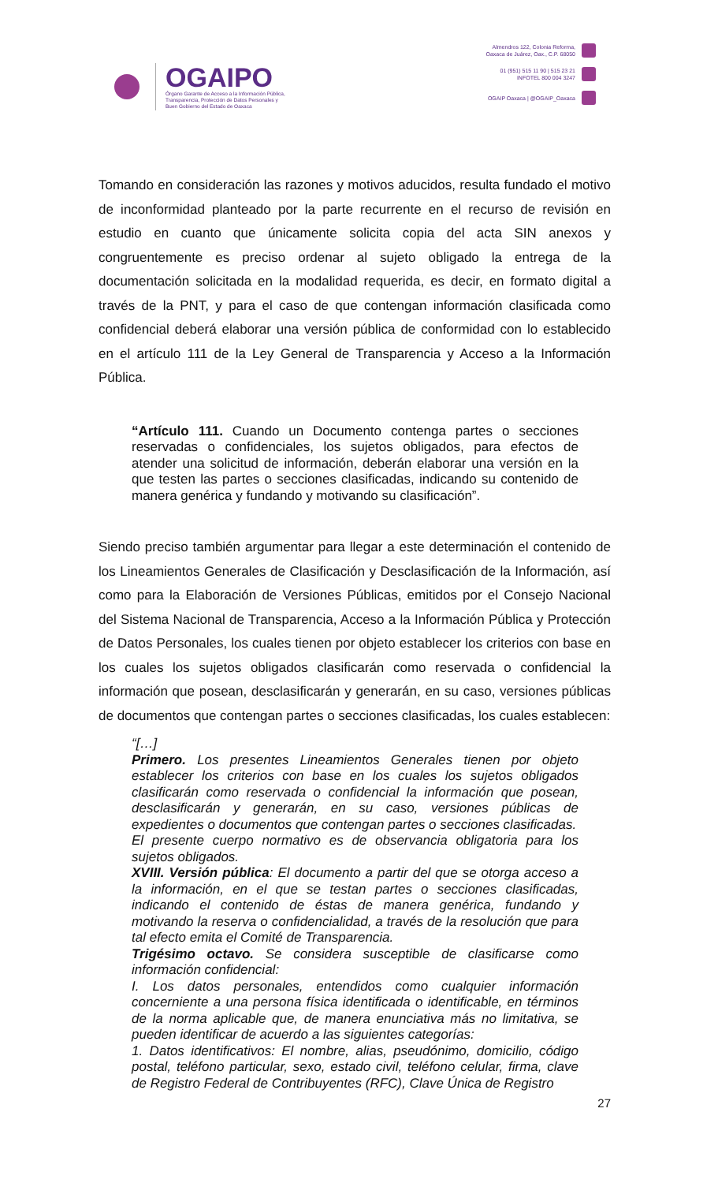OGAIPO
Órgano Garante de Acceso a la Información Pública,
Transparencia, Protección de Datos Personales y
Buen Gobierno del Estado de Oaxaca
Almendros 122, Colonia Reforma,
Oaxaca de Juárez, Oax., C.P. 68050
01 (951) 515 11 90 | 515 23 21
INFOTEL 800 004 3247
OGAIP Oaxaca | @OGAIP_Oaxaca
Tomando en consideración las razones y motivos aducidos, resulta fundado el motivo de inconformidad planteado por la parte recurrente en el recurso de revisión en estudio en cuanto que únicamente solicita copia del acta SIN anexos y congruentemente es preciso ordenar al sujeto obligado la entrega de la documentación solicitada en la modalidad requerida, es decir, en formato digital a través de la PNT, y para el caso de que contengan información clasificada como confidencial deberá elaborar una versión pública de conformidad con lo establecido en el artículo 111 de la Ley General de Transparencia y Acceso a la Información Pública.
“Artículo 111. Cuando un Documento contenga partes o secciones reservadas o confidenciales, los sujetos obligados, para efectos de atender una solicitud de información, deberán elaborar una versión en la que testen las partes o secciones clasificadas, indicando su contenido de manera genérica y fundando y motivando su clasificación”.
Siendo preciso también argumentar para llegar a este determinación el contenido de los Lineamientos Generales de Clasificación y Desclasificación de la Información, así como para la Elaboración de Versiones Públicas, emitidos por el Consejo Nacional del Sistema Nacional de Transparencia, Acceso a la Información Pública y Protección de Datos Personales, los cuales tienen por objeto establecer los criterios con base en los cuales los sujetos obligados clasificarán como reservada o confidencial la información que posean, desclasificarán y generarán, en su caso, versiones públicas de documentos que contengan partes o secciones clasificadas, los cuales establecen:
“[…]
Primero. Los presentes Lineamientos Generales tienen por objeto establecer los criterios con base en los cuales los sujetos obligados clasificarán como reservada o confidencial la información que posean, desclasificarán y generarán, en su caso, versiones públicas de expedientes o documentos que contengan partes o secciones clasificadas.
El presente cuerpo normativo es de observancia obligatoria para los sujetos obligados.
XVIII. Versión pública: El documento a partir del que se otorga acceso a la información, en el que se testan partes o secciones clasificadas, indicando el contenido de éstas de manera genérica, fundando y motivando la reserva o confidencialidad, a través de la resolución que para tal efecto emita el Comité de Transparencia.
Trigésimo octavo. Se considera susceptible de clasificarse como información confidencial:
I. Los datos personales, entendidos como cualquier información concerniente a una persona física identificada o identificable, en términos de la norma aplicable que, de manera enunciativa más no limitativa, se pueden identificar de acuerdo a las siguientes categorías:
1. Datos identificativos: El nombre, alias, pseudónimo, domicilio, código postal, teléfono particular, sexo, estado civil, teléfono celular, firma, clave de Registro Federal de Contribuyentes (RFC), Clave Única de Registro
27